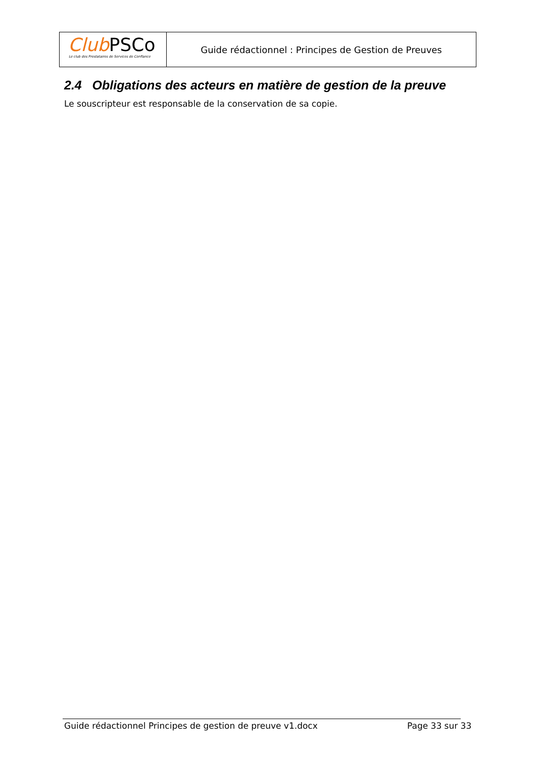Club PSCo
Le club des Prestataires de Services de Confiance
Guide rédactionnel : Principes de Gestion de Preuves
2.4 Obligations des acteurs en matière de gestion de la preuve
Le souscripteur est responsable de la conservation de sa copie.
Guide rédactionnel Principes de gestion de preuve v1.docx
Page 33 sur 33